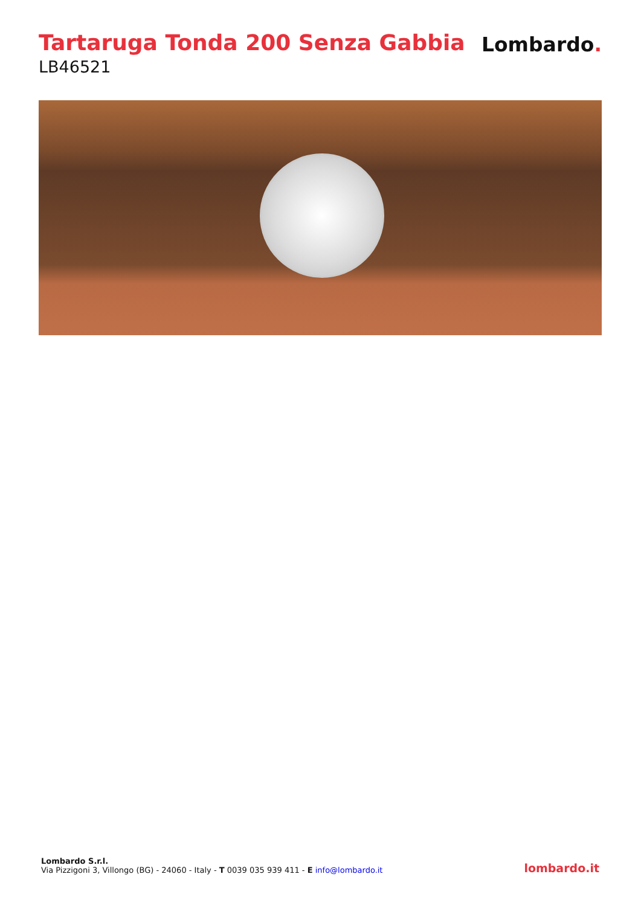Tartaruga Tonda 200 Senza Gabbia
LB46521
Lombardo.
Lombardo S.r.l.
Via Pizzigoni 3, Villongo (BG) - 24060 - Italy - T 0039 035 939 411 - E info@lombardo.it
lombardo.it